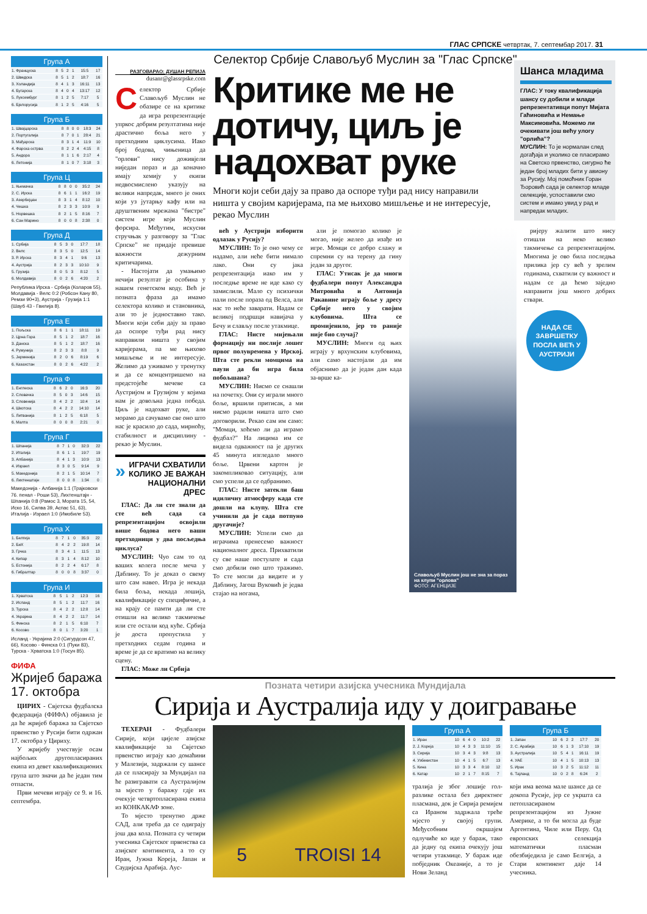ГЛАС СРПСКЕ четвртак, 7. септембар 2017. 31
Група А
| 1. Француска | 8 | 5 | 2 | 1 | 15:5 | 17 |
| 2. Шведска | 8 | 5 | 1 | 2 | 18:7 | 16 |
| 3. Холандија | 8 | 4 | 1 | 3 | 16:11 | 13 |
| 4. Бугарска | 8 | 4 | 0 | 4 | 13:17 | 12 |
| 5. Луксембург | 8 | 1 | 2 | 5 | 7:17 | 5 |
| 6. Бјелорусија | 8 | 1 | 2 | 5 | 4:16 | 5 |
Група Б
| 1. Швајцарска | 8 | 8 | 0 | 0 | 18:3 | 24 |
| 2. Португалија | 8 | 7 | 0 | 1 | 28:4 | 21 |
| 3. Мађарска | 8 | 3 | 1 | 4 | 11:9 | 10 |
| 4. Фарска острва | 8 | 2 | 2 | 4 | 4:15 | 8 |
| 5. Андора | 8 | 1 | 1 | 6 | 2:17 | 4 |
| 6. Летонија | 8 | 1 | 0 | 7 | 3:18 | 3 |
Група Ц
| 1. Њемачка | 8 | 8 | 0 | 0 | 35:2 | 24 |
| 2. С. Ирска | 8 | 6 | 1 | 1 | 16:2 | 19 |
| 3. Азербејџан | 8 | 3 | 1 | 4 | 8:12 | 10 |
| 4. Чешка | 8 | 2 | 3 | 3 | 10:9 | 9 |
| 5. Норвешка | 8 | 2 | 1 | 5 | 8:16 | 7 |
| 6. Сан Марино | 8 | 0 | 0 | 8 | 2:38 | 0 |
Група Д
| 1. Србија | 8 | 5 | 3 | 0 | 17:7 | 18 |
| 2. Велс | 8 | 3 | 5 | 0 | 12:5 | 14 |
| 3. Р. Ирска | 8 | 3 | 4 | 1 | 9:6 | 13 |
| 4. Аустрија | 8 | 2 | 3 | 3 | 10:10 | 9 |
| 5. Грузија | 8 | 0 | 5 | 3 | 8:12 | 5 |
| 6. Молдавија | 8 | 0 | 2 | 6 | 4:20 | 2 |
Република Ирска - Србија (Коларов 55), Молдавија - Велс 0:2 (Робсон Кану 80, Ремзи 90+3), Аустрија - Грузија 1:1 (Шауб 43 - Гвилија 8).
Група Е
| 1. Пољска | 8 | 6 | 1 | 1 | 18:11 | 19 |
| 2. Црна Гора | 8 | 5 | 1 | 2 | 18:7 | 16 |
| 3. Данска | 8 | 5 | 1 | 2 | 18:7 | 16 |
| 4. Румунија | 8 | 2 | 3 | 3 | 8:8 | 9 |
| 5. Јерменија | 8 | 2 | 0 | 6 | 8:19 | 6 |
| 6. Казахстан | 8 | 0 | 2 | 6 | 4:22 | 2 |
Група Ф
| 1. Енглеска | 8 | 6 | 2 | 0 | 16:3 | 20 |
| 2. Словачка | 8 | 5 | 0 | 3 | 14:6 | 15 |
| 3. Словенија | 8 | 4 | 2 | 2 | 10:4 | 14 |
| 4. Шкотска | 8 | 4 | 2 | 2 | 14:10 | 14 |
| 5. Литванија | 8 | 1 | 2 | 5 | 6:18 | 5 |
| 6. Малта | 8 | 0 | 0 | 8 | 2:21 | 0 |
Група Г
| 1. Шпанија | 8 | 7 | 1 | 0 | 32:3 | 22 |
| 2. Италија | 8 | 6 | 1 | 1 | 19:7 | 19 |
| 3. Албанија | 8 | 4 | 1 | 3 | 10:9 | 13 |
| 4. Израел | 8 | 3 | 0 | 5 | 9:14 | 9 |
| 5. Македонија | 8 | 2 | 1 | 5 | 10:14 | 7 |
| 6. Лихтенштајн | 8 | 0 | 0 | 8 | 1:34 | 0 |
Македонија - Албанија 1:1 (Трајковски 76. пенал - Роши 53), Лихтенштајн - Шпанија 0:8 (Рамос 3, Мората 15, 54, Иско 16, Силва 39, Аспас 51, 63), Италија - Израел 1:0 (Имобиле 53).
Група Х
| 1. Белгија | 8 | 7 | 1 | 0 | 35:3 | 22 |
| 2. БиХ | 8 | 4 | 2 | 2 | 19:8 | 14 |
| 3. Грчка | 8 | 3 | 4 | 1 | 11:5 | 13 |
| 4. Кипар | 8 | 3 | 1 | 4 | 8:12 | 10 |
| 5. Естонија | 8 | 2 | 2 | 4 | 6:17 | 8 |
| 6. Гибралтар | 8 | 0 | 0 | 8 | 3:37 | 0 |
Група И
| 1. Хрватска | 8 | 5 | 1 | 2 | 12:3 | 16 |
| 2. Исланд | 8 | 5 | 1 | 2 | 11:7 | 16 |
| 3. Турска | 8 | 4 | 2 | 2 | 12:8 | 14 |
| 4. Украјина | 8 | 4 | 2 | 2 | 11:7 | 14 |
| 5. Финска | 8 | 2 | 1 | 5 | 6:10 | 7 |
| 6. Косово | 8 | 0 | 1 | 7 | 3:20 | 1 |
Исланд - Украјина 2:0 (Сигурдсон 47, 66), Косово - Финска 0:1 (Пуки 83), Турска - Хрватска 1:0 (Тосун 85).
ФИФА
Жријеб баража 17. октобра
ЦИРИХ - Свјетска фудбалска федерација (ФИФА) објавила је да ће жријеб баража за Свјетско првенство у Русији бити одржан 17. октобра у Цириху.
У жријебу учествује осам најбољих другопласираних екипа из девет квалификационих група што значи да ће један тим отпасти.
Први мечеви играју се 9. и 16. септембра.
Селектор Србије Славољуб Муслин за "Глас Српске"
РАЗГОВАРАО: ДУШАН РЕПИЈА
dusanr@glassrpske.com
Селектор Србије Славољуб Муслин не обазире се на критике да игра репрезентације упркос добрим резултатима није драстично боља него у претходним циклусима. Иако број бодова, чињеница да "орлови" нису доживјели ниједан пораз и да коначно имају хемију у екипи недвосмислено указују на велики напредак, много је оних који уз јутарњу кафу или на друштвеним мрежама "бистре" систем игре који Муслин форсира. Међутим, искусни стручњак у разговору за "Глас Српске" не придаје превише важности дежурним критичарима.
- Настојати да умањимо нечији резултат је особина у нашем генетском коду. Већ је позната фраза да имамо селектора колико и становника, али то је једноставно тако. Многи који себи дају за право да оспоре туђи рад нису направили ништа у својим каријерама, па ме њихово мишљење и не интересује. Желимо да уживамо у тренутку и да се концентришемо на предстојеће мечеве са Аустријом и Грузијом у којима нам је довољна једна победа. Циљ је надохват руке, али морамо да сачувамо све оно што нас је красило до сада, мирноћу, стабилност и дисциплину - рекао је Муслин.
» ИГРАЧИ СХВАТИЛИ КОЛИКО ЈЕ ВАЖАН НАЦИОНАЛНИ ДРЕС
ГЛАС: Да ли сте знали да сте већ сада са репрезентацијом освојили више бодова него ваши претходници у два посљедња циклуса?
МУСЛИН: Чуо сам то од ваших колега после меча у Даблину. То је доказ о свему што сам навео. Игра је некада била боља, некада лошија, квалификације су специфичне, а на крају се памти да ли сте отишли на велико такмичење или сте остали код куће. Србија је доста пропустила у претходних седам година и време је да се вратимо на велику сцену.
ГЛАС: Може ли Србија
Критике ме не дотичу, циљ је надохват руке
Многи који себи дају за право да оспоре туђи рад нису направили ништа у својим каријерама, па ме њихово мишљење и не интересује, рекао Муслин
Шанса младима
ГЛАС: У току квалификација шансу су добили и млади репрезентативци попут Мијата Гаћиновића и Немање Максимовића. Можемо ли очекивати још већу улогу "орлића"?
МУСЛИН: То је нормалан след догађаја и уколико се пласирамо на Светско првенство, сигурно ће један број младих бити у авиону за Русију. Мој помоћник Горан Ђоровић сада је селектор младе селекције, успоставили смо систем и имамо увид у рад и напредак младих.
већ у Аустрији изборити одлазак у Русију?
МУСЛИН: То је оно чему се надамо, али неће бити нимало лако. Они су јака репрезентација иако им у последње време не иде како су замислили. Мало су психички пали после пораза од Велса, али нас то неће заварати. Надам се великој подршци навијача у Бечу и слављу после утакмице.
ГЛАС: Нисте мијењали формацију ни послије лошег првог полувремена у Ирској. Шта сте рекли момцима на паузи да би игра била побољшана?
МУСЛИН: Нисмо се снашли на почетку. Они су играли много боље, вршили притисак, а ми нисмо радили ништа што смо договорили. Рекао сам им само: "Момци, хоћемо ли да играмо фудбал?" На лицима им се видела одважност па је других 45 минута изгледало много боље. Црвени картон је закомпликовао ситуацију, али смо успели да се одбранимо.
ГЛАС: Нисте затекли баш идиличну атмосферу када сте дошли на клупу. Шта сте учинили да је сада потпуно другачије?
МУСЛИН: Успели смо да играчима пренесемо важност националног дреса. Прихватили су све наше постулате и сада смо добили оно што тражимо. То сте могли да видите и у Даблину, Јагош Вуковић је једва стајао на ногама,
али је помогао колико је могао, није желео да изађе из игре. Момци се добро слажу и спремни су на терену да гину један за другог.
ГЛАС: Утисак је да многи фудбалери попут Александра Митровића и Антонија Ракавине играју боље у дресу Србије него у својим клубовима. Шта се промијенило, јер то раније није био случај?
МУСЛИН: Многи од њих играју у врхунским клубовима, али само настојали да им објаснимо да је један дан када за-врше ка-
Славољуб Муслин још не зна за пораз на клупи "орлова"
ФОТО: АГЕНЦИЈЕ
ријеру жалити што нису отишли на неко велико такмичење са репрезентацијом. Многима је ово била последња прилика јер су већ у зрелим годинама, схватили су важност и надам се да ћемо заједно направити још много добрих ствари.
НАДА СЕ ЗАВРШЕТКУ ПОСЛА ВЕЋ У АУСТРИЈИ
Позната четири азијска учесника Мундијала
Сирија и Аустралија иду у доигравање
ТЕХЕРАН - Фудбалери Сирије, који цијеле азијске квалификације за Свјетско првенство играју као домаћини у Малезији, задржали су шансе да се пласирају за Мундијал па ће разигравати са Аустралијом за мјесто у баражу гдје их очекује четвртопласирана екипа из КОНКАКАФ зоне.
То мјесто тренутно држе САД, али треба да се одиграју још два кола. Позната су четири учесника Свјетског првенства са азијског континента, а то су Иран, Јужна Кореја, Јапан и Саудијска Арабија. Аус-
5 TROISI 14
Група А
| 1. Иран | 10 | 6 | 4 | 0 | 10:2 | 22 |
| 2. Ј. Кореја | 10 | 4 | 3 | 3 | 11:10 | 15 |
| 3. Сирија | 10 | 3 | 4 | 3 | 9:8 | 13 |
| 4. Узбекистан | 10 | 4 | 1 | 5 | 6:7 | 13 |
| 5. Кина | 10 | 3 | 3 | 4 | 8:10 | 12 |
| 6. Катар | 10 | 2 | 1 | 7 | 8:15 | 7 |
тралија је због лошије гол-разлике остала без директног пласмана, док је Сирија ремијем са Ираном задржала треће мјесто у својој групи. Међусобним окршајем одлучиће ко иде у бараж, тако да једну од екипа очекују још четири утакмице. У бараж иде побједник Океаније, а то је Нови Зеланд
Група Б
| 1. Јапан | 10 | 6 | 2 | 2 | 17:7 | 20 |
| 2. С. Арабија | 10 | 6 | 1 | 3 | 17:10 | 19 |
| 3. Аустралија | 10 | 5 | 4 | 1 | 16:11 | 19 |
| 4. УАЕ | 10 | 4 | 1 | 5 | 10:13 | 13 |
| 5. Ирак | 10 | 3 | 2 | 5 | 11:12 | 11 |
| 6. Тајланд | 10 | 0 | 2 | 8 | 6:24 | 2 |
који има веома мале шансе да се докопа Русије, јер се укршта са петопласираном репрезентацијом из Јужне Америке, а то би могла да буде Аргентина, Чиле или Перу. Од европских селекција математички пласман обезбиједила је само Белгија, а Стари континент даје 14 учесника.